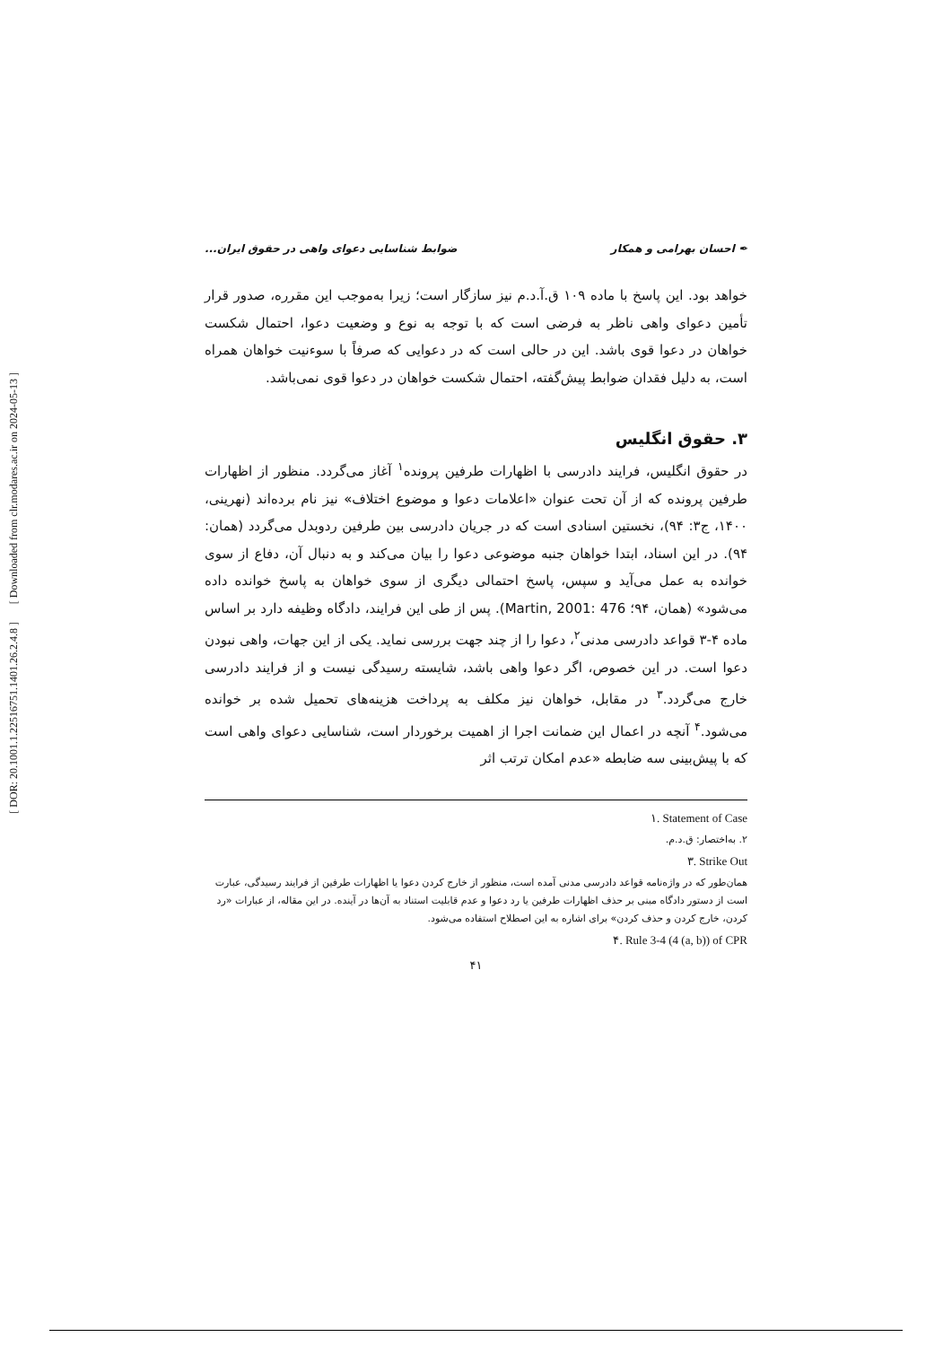[ Downloaded from clr.modares.ac.ir on 2024-05-13 ]
[ DOR: 20.1001.1.22516751.1401.26.2.4.8 ]
✒ احسان بهرامی و همکار ضوابط شناسایی دعوای واهی در حقوق ایران...
خواهد بود. این پاسخ با ماده ۱۰۹ ق.آ.د.م نیز سازگار است؛ زیرا به‌موجب این مقرره، صدور قرار تأمین دعوای واهی ناظر به فرضی است که با توجه به نوع و وضعیت دعوا، احتمال شکست خواهان در دعوا قوی باشد. این در حالی است که در دعوایی که صرفاً با سوءنیت خواهان همراه است، به دلیل فقدان ضوابط پیش‌گفته، احتمال شکست خواهان در دعوا قوی نمی‌باشد.
۳. حقوق انگلیس
در حقوق انگلیس، فرایند دادرسی با اظهارات طرفین پرونده<sup>۱</sup> آغاز می‌گردد. منظور از اظهارات طرفین پرونده که از آن تحت عنوان «اعلامات دعوا و موضوع اختلاف» نیز نام برده‌اند (نهرینی، ۱۴۰۰، ج۳: ۹۴)، نخستین اسنادی است که در جریان دادرسی بین طرفین ردوبدل می‌گردد (همان: ۹۴). در این اسناد، ابتدا خواهان جنبه موضوعی دعوا را بیان می‌کند و به دنبال آن، دفاع از سوی خوانده به عمل می‌آید و سپس، پاسخ احتمالی دیگری از سوی خواهان به پاسخ خوانده داده می‌شود» (همان، ۹۴؛ Martin, 2001: 476). پس از طی این فرایند، دادگاه وظیفه دارد بر اساس ماده ۴-۳ قواعد دادرسی مدنی<sup>۲</sup>، دعوا را از چند جهت بررسی نماید. یکی از این جهات، واهی نبودن دعوا است. در این خصوص، اگر دعوا واهی باشد، شایسته رسیدگی نیست و از فرایند دادرسی خارج می‌گردد.<sup>۳</sup> در مقابل، خواهان نیز مکلف به پرداخت هزینه‌های تحمیل شده بر خوانده می‌شود.<sup>۴</sup> آنچه در اعمال این ضمانت اجرا از اهمیت برخوردار است، شناسایی دعوای واهی است که با پیش‌بینی سه ضابطه «عدم امکان ترتب اثر
۱. Statement of Case
۲. به‌اختصار: ق.د.م.
۳. Strike Out
همان‌طور که در واژه‌نامه قواعد دادرسی مدنی آمده است، منظور از خارج کردن دعوا یا اظهارات طرفین از فرایند رسیدگی، عبارت است از دستور دادگاه مبنی بر حذف اظهارات طرفین یا رد دعوا و عدم قابلیت استناد به آن‌ها در آینده. در این مقاله، از عبارات «رد کردن، خارج کردن و حذف کردن» برای اشاره به این اصطلاح استفاده می‌شود.
۴. Rule 3-4 (4 (a, b)) of CPR
۴۱